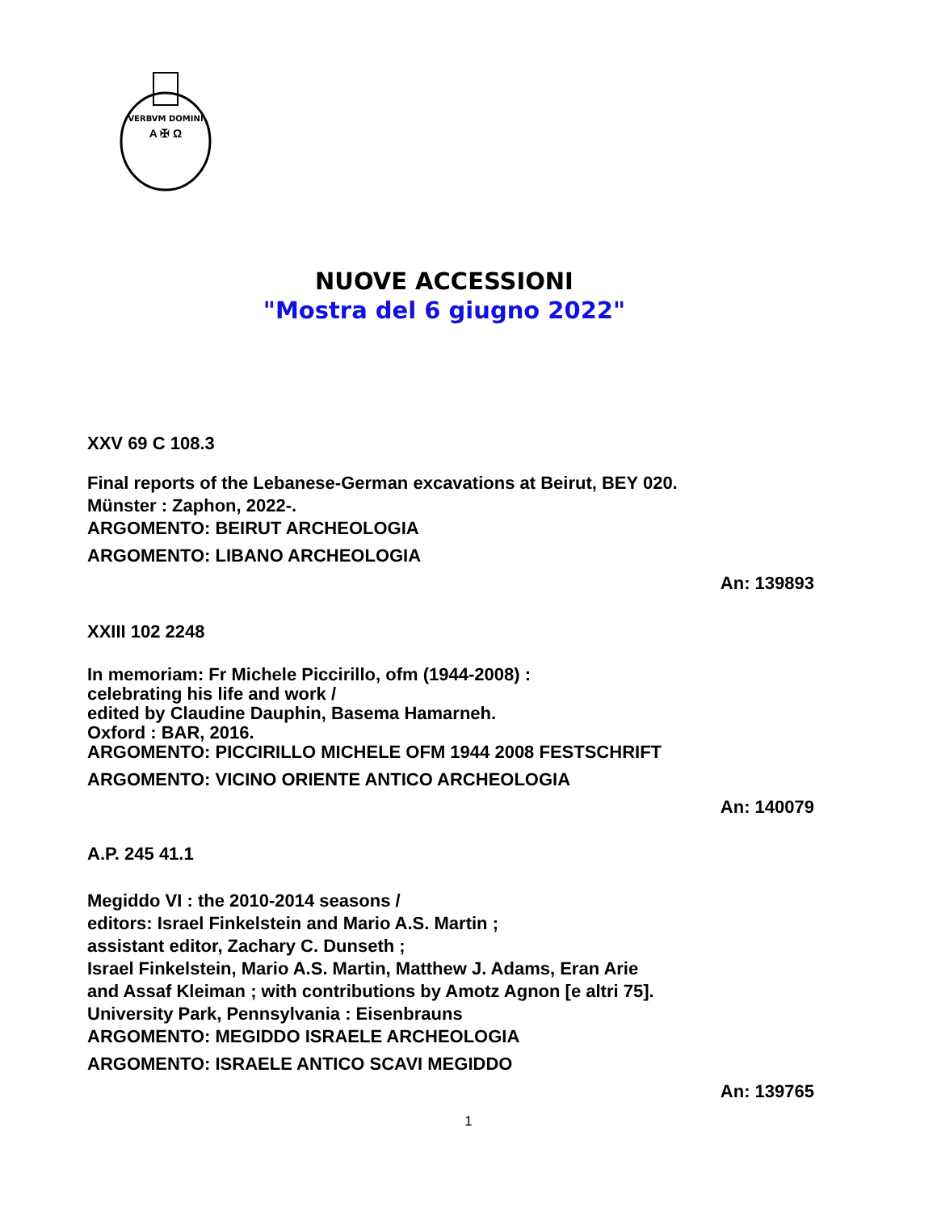VERBVM DOMINI
A ✠ Ω
NUOVE ACCESSIONI
"Mostra del 6 giugno 2022"
XXV 69 C 108.3
Final reports of the Lebanese-German excavations at Beirut, BEY 020.
Münster : Zaphon, 2022-.
ARGOMENTO: BEIRUT ARCHEOLOGIA
ARGOMENTO: LIBANO ARCHEOLOGIA
An: 139893
XXIII 102 2248
In memoriam: Fr Michele Piccirillo, ofm (1944-2008) :
celebrating his life and work /
edited by Claudine Dauphin, Basema Hamarneh.
Oxford : BAR, 2016.
ARGOMENTO: PICCIRILLO MICHELE OFM 1944 2008 FESTSCHRIFT
ARGOMENTO: VICINO ORIENTE ANTICO ARCHEOLOGIA
An: 140079
A.P. 245 41.1
Megiddo VI : the 2010-2014 seasons /
editors: Israel Finkelstein and Mario A.S. Martin ;
assistant editor, Zachary C. Dunseth ;
Israel Finkelstein, Mario A.S. Martin, Matthew J. Adams, Eran Arie
and Assaf Kleiman ; with contributions by Amotz Agnon [e altri 75].
University Park, Pennsylvania : Eisenbrauns
ARGOMENTO: MEGIDDO ISRAELE ARCHEOLOGIA
ARGOMENTO: ISRAELE ANTICO SCAVI MEGIDDO
An: 139765
1